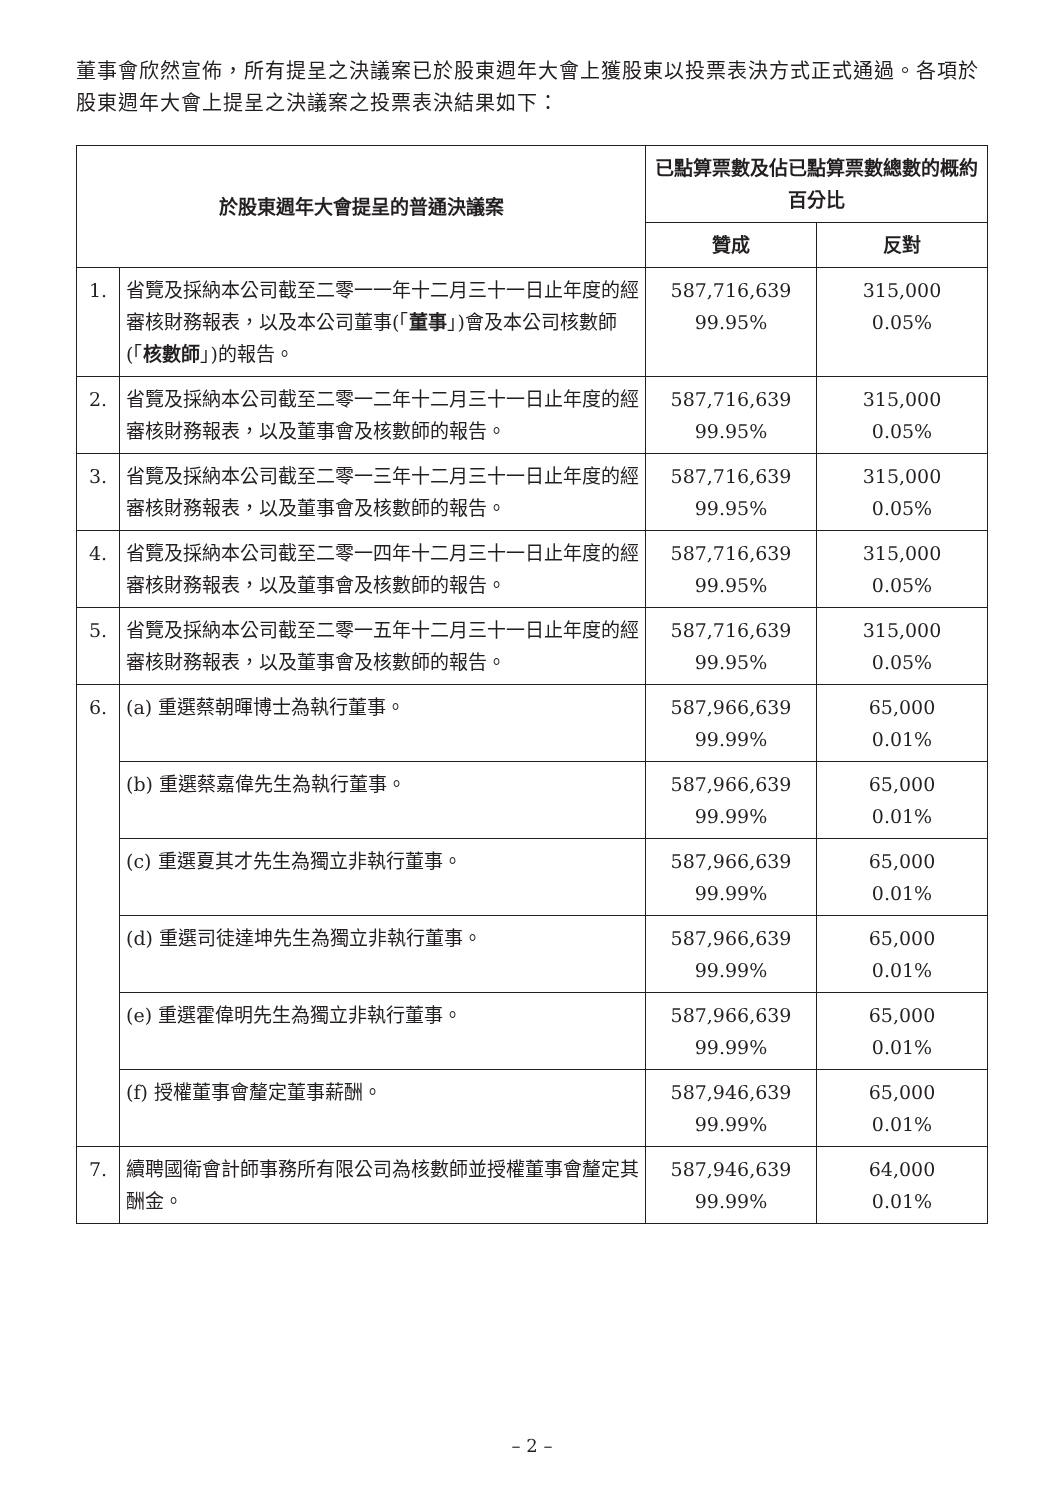董事會欣然宣佈，所有提呈之決議案已於股東週年大會上獲股東以投票表決方式正式通過。各項於股東週年大會上提呈之決議案之投票表決結果如下：
| 於股東週年大會提呈的普通決議案 | | 已點算票數及佔已點算票數總數的概約百分比 | |
| --- | --- | --- | --- |
| | | 贊成 | 反對 |
| 1. | 省覽及採納本公司截至二零一一年十二月三十一日止年度的經審核財務報表，以及本公司董事(「 董事 」)會及本公司核數師(「 核數師 」)的報告。 | 587,716,639 99.95% | 315,000 0.05% |
| 2. | 省覽及採納本公司截至二零一二年十二月三十一日止年度的經審核財務報表，以及董事會及核數師的報告。 | 587,716,639 99.95% | 315,000 0.05% |
| 3. | 省覽及採納本公司截至二零一三年十二月三十一日止年度的經審核財務報表，以及董事會及核數師的報告。 | 587,716,639 99.95% | 315,000 0.05% |
| 4. | 省覽及採納本公司截至二零一四年十二月三十一日止年度的經審核財務報表，以及董事會及核數師的報告。 | 587,716,639 99.95% | 315,000 0.05% |
| 5. | 省覽及採納本公司截至二零一五年十二月三十一日止年度的經審核財務報表，以及董事會及核數師的報告。 | 587,716,639 99.95% | 315,000 0.05% |
| 6. | (a) 重選蔡朝暉博士為執行董事。 | 587,966,639 99.99% | 65,000 0.01% |
| | (b) 重選蔡嘉偉先生為執行董事。 | 587,966,639 99.99% | 65,000 0.01% |
| | (c) 重選夏其才先生為獨立非執行董事。 | 587,966,639 99.99% | 65,000 0.01% |
| | (d) 重選司徒達坤先生為獨立非執行董事。 | 587,966,639 99.99% | 65,000 0.01% |
| | (e) 重選霍偉明先生為獨立非執行董事。 | 587,966,639 99.99% | 65,000 0.01% |
| | (f) 授權董事會釐定董事薪酬。 | 587,946,639 99.99% | 65,000 0.01% |
| 7. | 續聘國衛會計師事務所有限公司為核數師並授權董事會釐定其酬金。 | 587,946,639 99.99% | 64,000 0.01% |
– 2 –